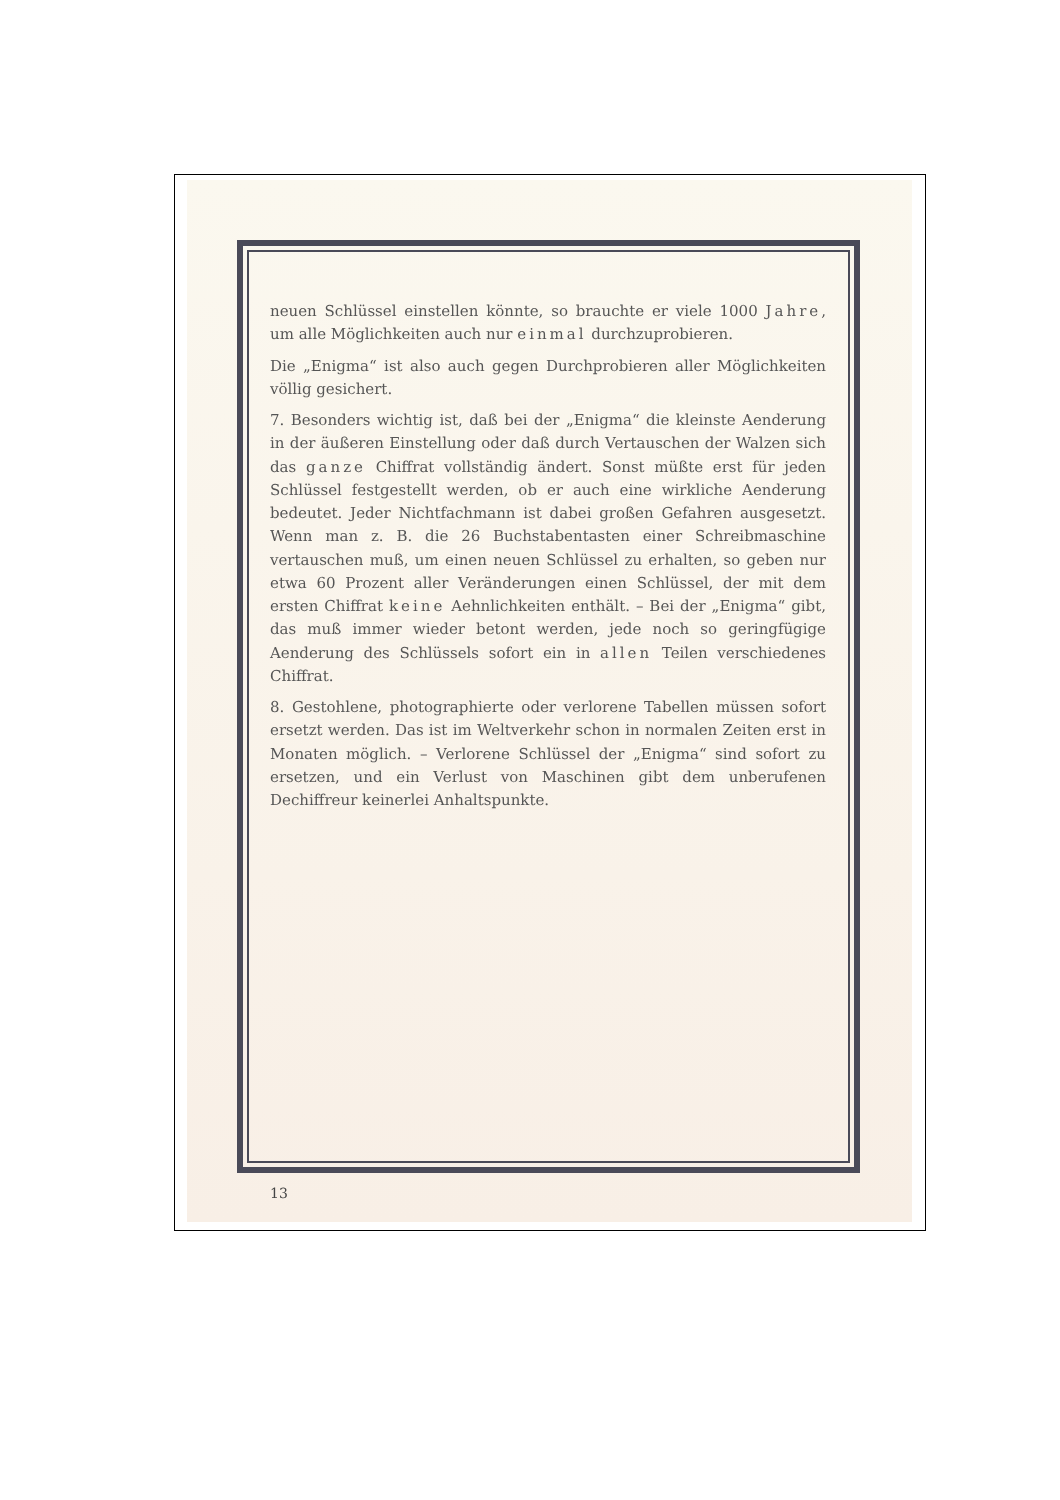neuen Schlüssel einstellen könnte, so brauchte er viele 1000 Jahre, um alle Möglichkeiten auch nur einmal durchzuprobieren.
Die „Enigma“ ist also auch gegen Durchprobieren aller Möglichkeiten völlig gesichert.
7. Besonders wichtig ist, daß bei der „Enigma“ die kleinste Aenderung in der äußeren Einstellung oder daß durch Vertauschen der Walzen sich das ganze Chiffrat vollständig ändert. Sonst müßte erst für jeden Schlüssel festgestellt werden, ob er auch eine wirkliche Aenderung bedeutet. Jeder Nichtfachmann ist dabei großen Gefahren ausgesetzt. Wenn man z. B. die 26 Buchstabentasten einer Schreibmaschine vertauschen muß, um einen neuen Schlüssel zu erhalten, so geben nur etwa 60 Prozent aller Veränderungen einen Schlüssel, der mit dem ersten Chiffrat keine Aehnlichkeiten enthält. – Bei der „Enigma“ gibt, das muß immer wieder betont werden, jede noch so geringfügige Aenderung des Schlüssels sofort ein in allen Teilen verschiedenes Chiffrat.
8. Gestohlene, photographierte oder verlorene Tabellen müssen sofort ersetzt werden. Das ist im Weltverkehr schon in normalen Zeiten erst in Monaten möglich. – Verlorene Schlüssel der „Enigma“ sind sofort zu ersetzen, und ein Verlust von Maschinen gibt dem unberufenen Dechiffreur keinerlei Anhaltspunkte.
13